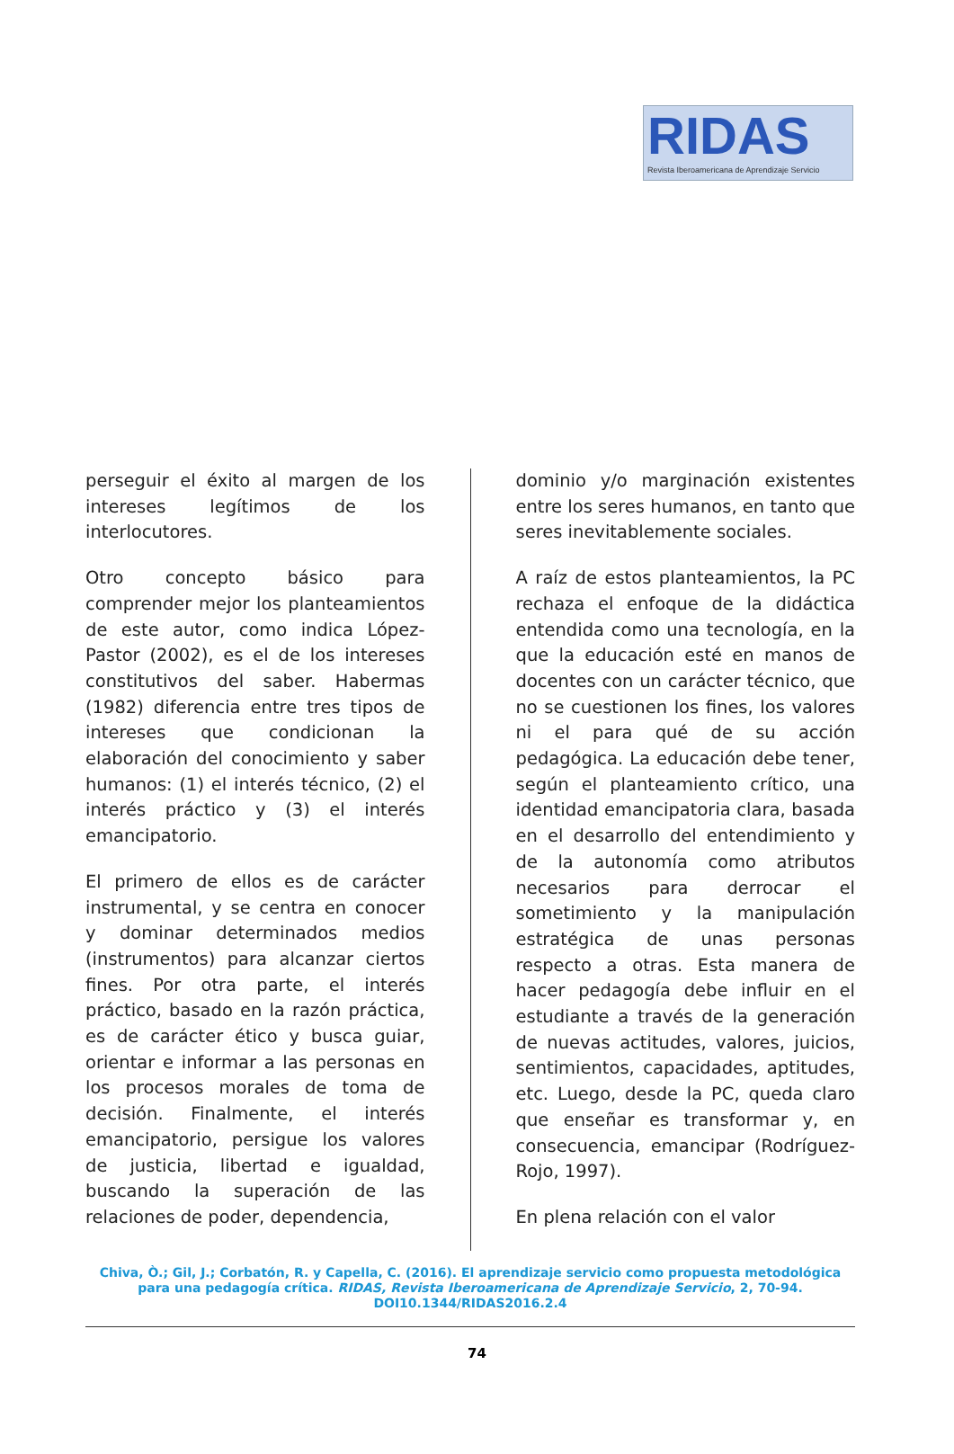RIDAS
Revista Iberoamericana de Aprendizaje Servicio
perseguir el éxito al margen de los intereses legítimos de los interlocutores.
Otro concepto básico para comprender mejor los planteamientos de este autor, como indica López-Pastor (2002), es el de los intereses constitutivos del saber. Habermas (1982) diferencia entre tres tipos de intereses que condicionan la elaboración del conocimiento y saber humanos: (1) el interés técnico, (2) el interés práctico y (3) el interés emancipatorio.
El primero de ellos es de carácter instrumental, y se centra en conocer y dominar determinados medios (instrumentos) para alcanzar ciertos fines. Por otra parte, el interés práctico, basado en la razón práctica, es de carácter ético y busca guiar, orientar e informar a las personas en los procesos morales de toma de decisión. Finalmente, el interés emancipatorio, persigue los valores de justicia, libertad e igualdad, buscando la superación de las relaciones de poder, dependencia,
dominio y/o marginación existentes entre los seres humanos, en tanto que seres inevitablemente sociales.
A raíz de estos planteamientos, la PC rechaza el enfoque de la didáctica entendida como una tecnología, en la que la educación esté en manos de docentes con un carácter técnico, que no se cuestionen los fines, los valores ni el para qué de su acción pedagógica. La educación debe tener, según el planteamiento crítico, una identidad emancipatoria clara, basada en el desarrollo del entendimiento y de la autonomía como atributos necesarios para derrocar el sometimiento y la manipulación estratégica de unas personas respecto a otras. Esta manera de hacer pedagogía debe influir en el estudiante a través de la generación de nuevas actitudes, valores, juicios, sentimientos, capacidades, aptitudes, etc. Luego, desde la PC, queda claro que enseñar es transformar y, en consecuencia, emancipar (Rodríguez-Rojo, 1997).
En plena relación con el valor
Chiva, Ò.; Gil, J.; Corbatón, R. y Capella, C. (2016). El aprendizaje servicio como propuesta metodológica para una pedagogía crítica. RIDAS, Revista Iberoamericana de Aprendizaje Servicio, 2, 70-94. DOI10.1344/RIDAS2016.2.4
74